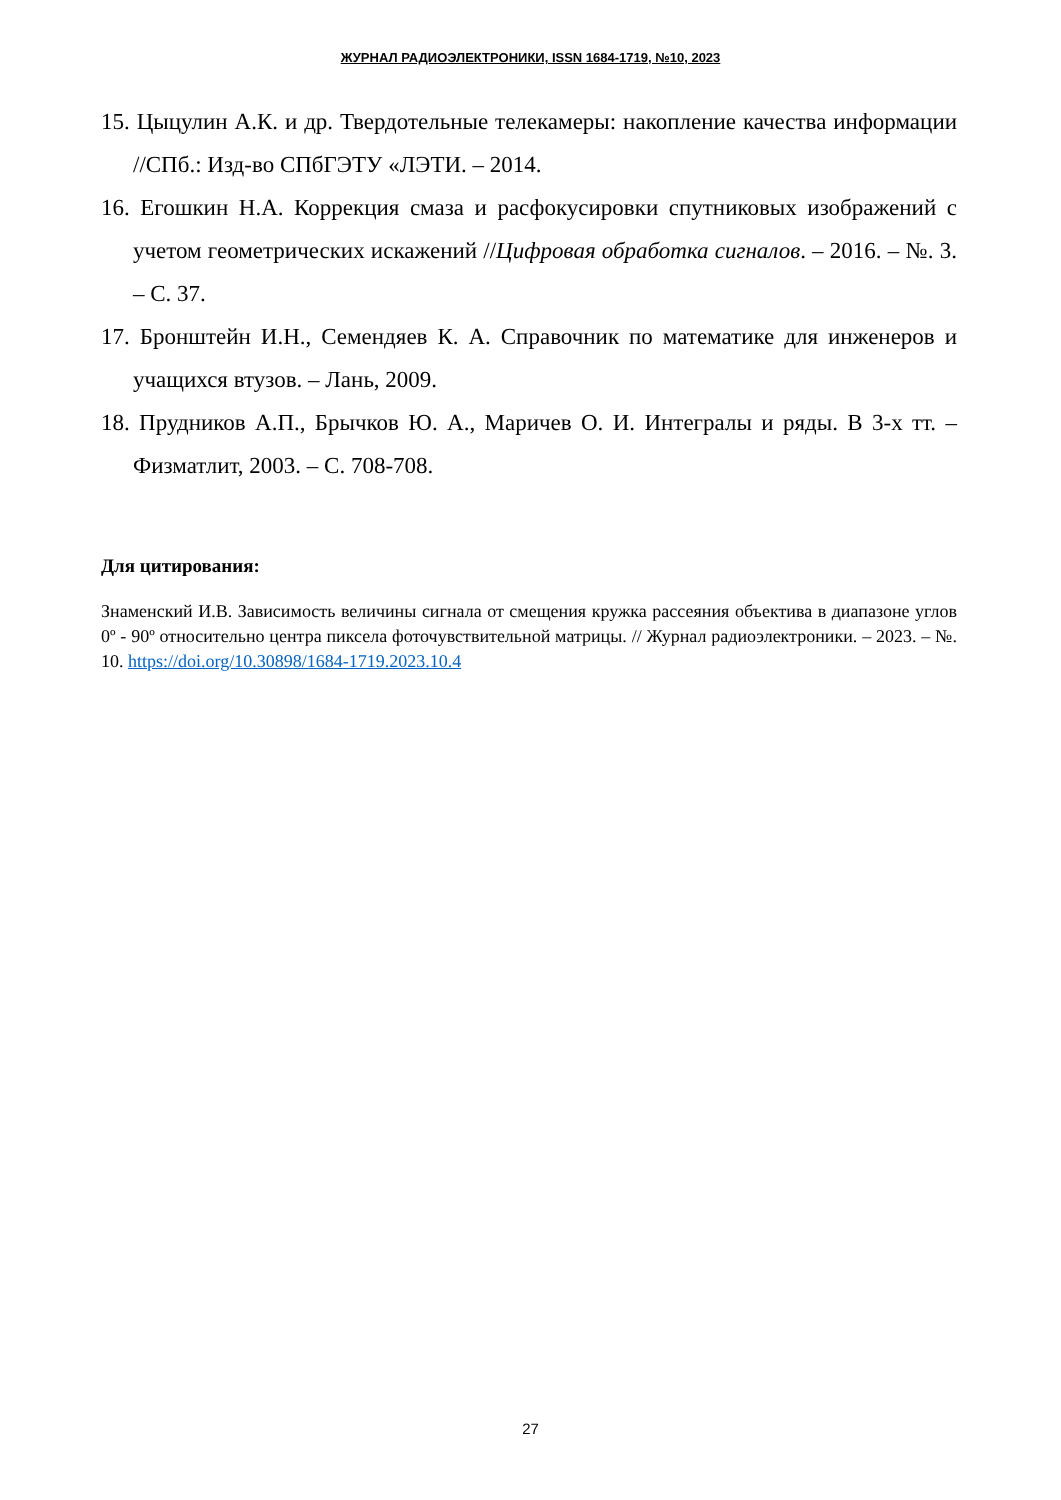ЖУРНАЛ РАДИОЭЛЕКТРОНИКИ, ISSN 1684-1719, №10, 2023
15. Цыцулин А.К. и др. Твердотельные телекамеры: накопление качества информации //СПб.: Изд-во СПбГЭТУ «ЛЭТИ. – 2014.
16. Егошкин Н.А. Коррекция смаза и расфокусировки спутниковых изображений с учетом геометрических искажений //Цифровая обработка сигналов. – 2016. – №. 3. – С. 37.
17. Бронштейн И.Н., Семендяев К. А. Справочник по математике для инженеров и учащихся втузов. – Лань, 2009.
18. Прудников А.П., Брычков Ю. А., Маричев О. И. Интегралы и ряды. В 3-х тт. – Физматлит, 2003. – С. 708-708.
Для цитирования:
Знаменский И.В. Зависимость величины сигнала от смещения кружка рассеяния объектива в диапазоне углов 0º - 90º относительно центра пиксела фоточувствительной матрицы. // Журнал радиоэлектроники. – 2023. – №. 10. https://doi.org/10.30898/1684-1719.2023.10.4
27